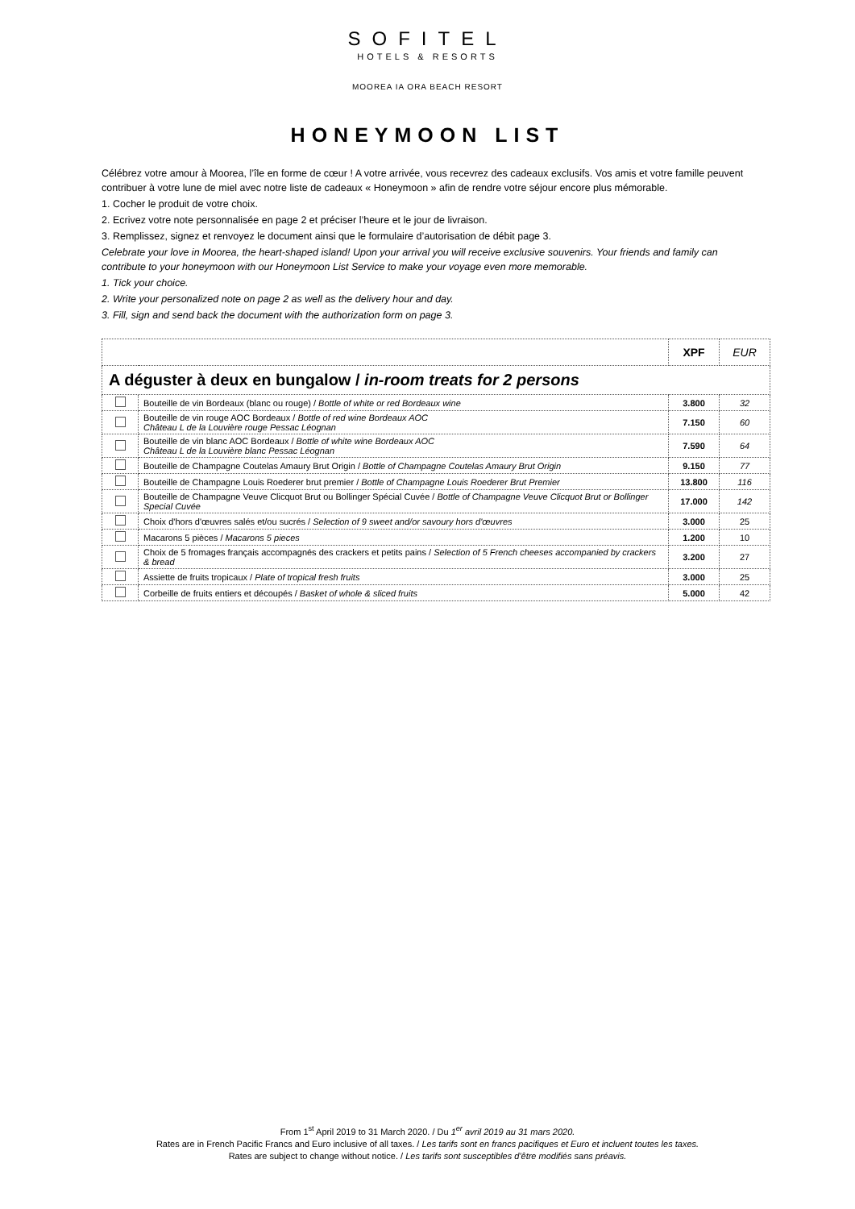SOFITEL
HOTELS & RESORTS
MOOREA IA ORA BEACH RESORT
HONEYMOON LIST
Célébrez votre amour à Moorea, l’île en forme de cœur ! A votre arrivée, vous recevrez des cadeaux exclusifs. Vos amis et votre famille peuvent contribuer à votre lune de miel avec notre liste de cadeaux « Honeymoon » afin de rendre votre séjour encore plus mémorable.
1. Cocher le produit de votre choix.
2. Ecrivez votre note personnalisée en page 2 et préciser l’heure et le jour de livraison.
3. Remplissez, signez et renvoyez le document ainsi que le formulaire d’autorisation de débit page 3.
Celebrate your love in Moorea, the heart-shaped island! Upon your arrival you will receive exclusive souvenirs. Your friends and family can contribute to your honeymoon with our Honeymoon List Service to make your voyage even more memorable.
1. Tick your choice.
2. Write your personalized note on page 2 as well as the delivery hour and day.
3. Fill, sign and send back the document with the authorization form on page 3.
| | | XPF | EUR |
| --- | --- | --- | --- |
| A déguster à deux en bungalow / in-room treats for 2 persons | | | |
| | Bouteille de vin Bordeaux (blanc ou rouge) / Bottle of white or red Bordeaux wine | 3.800 | 32 |
| | Bouteille de vin rouge AOC Bordeaux / Bottle of red wine Bordeaux AOC Château L de la Louvière rouge Pessac Léognan | 7.150 | 60 |
| | Bouteille de vin blanc AOC Bordeaux / Bottle of white wine Bordeaux AOC Château L de la Louvière blanc Pessac Léognan | 7.590 | 64 |
| | Bouteille de Champagne Coutelas Amaury Brut Origin / Bottle of Champagne Coutelas Amaury Brut Origin | 9.150 | 77 |
| | Bouteille de Champagne Louis Roederer brut premier / Bottle of Champagne Louis Roederer Brut Premier | 13.800 | 116 |
| | Bouteille de Champagne Veuve Clicquot Brut ou Bollinger Spécial Cuvée / Bottle of Champagne Veuve Clicquot Brut or Bollinger Special Cuvée | 17.000 | 142 |
| | Choix d'hors d'œuvres salés et/ou sucrés / Selection of 9 sweet and/or savoury hors d'œuvres | 3.000 | 25 |
| | Macarons 5 pièces / Macarons 5 pieces | 1.200 | 10 |
| | Choix de 5 fromages français accompagnés des crackers et petits pains / Selection of 5 French cheeses accompanied by crackers & bread | 3.200 | 27 |
| | Assiette de fruits tropicaux / Plate of tropical fresh fruits | 3.000 | 25 |
| | Corbeille de fruits entiers et découpés / Basket of whole & sliced fruits | 5.000 | 42 |
From 1<sup>st</sup> April 2019 to 31 March 2020. / Du 1<sup>er</sup> avril 2019 au 31 mars 2020.
Rates are in French Pacific Francs and Euro inclusive of all taxes. / Les tarifs sont en francs pacifiques et Euro et incluent toutes les taxes.
Rates are subject to change without notice. / Les tarifs sont susceptibles d'être modifiés sans préavis.